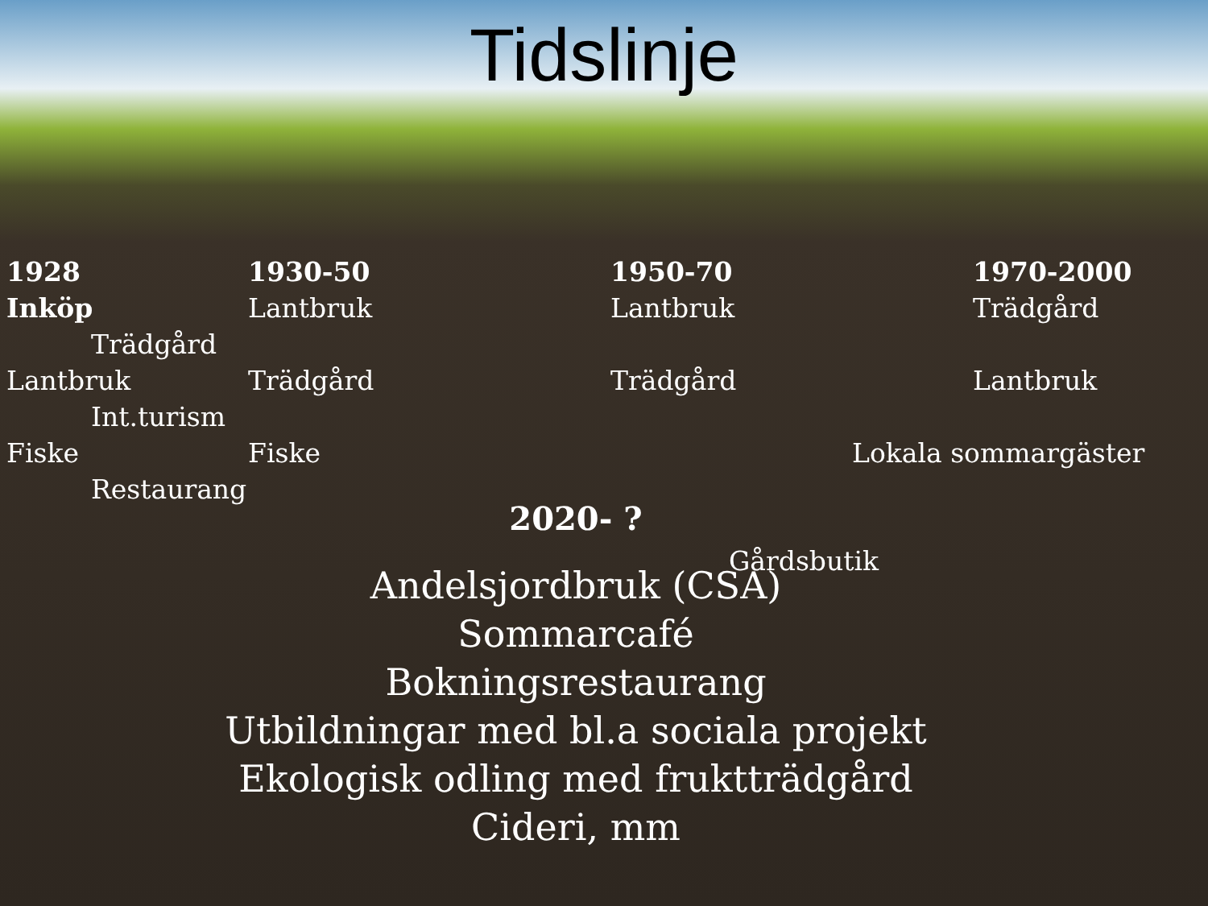Tidslinje
1928 Inköp Trädgård Lantbruk Int.turism Fiske Restaurang
1930-50 Lantbruk Trädgård Fiske
1950-70 Lantbruk Trädgård
1970-2000 Trädgård Lantbruk Lokala sommargäster
2020- ?
Gårdsbutik
Andelsjordbruk (CSA)
Sommarcafé
Bokningsrestaurang
Utbildningar med bl.a sociala projekt
Ekologisk odling med fruktträdgård
Cideri, mm